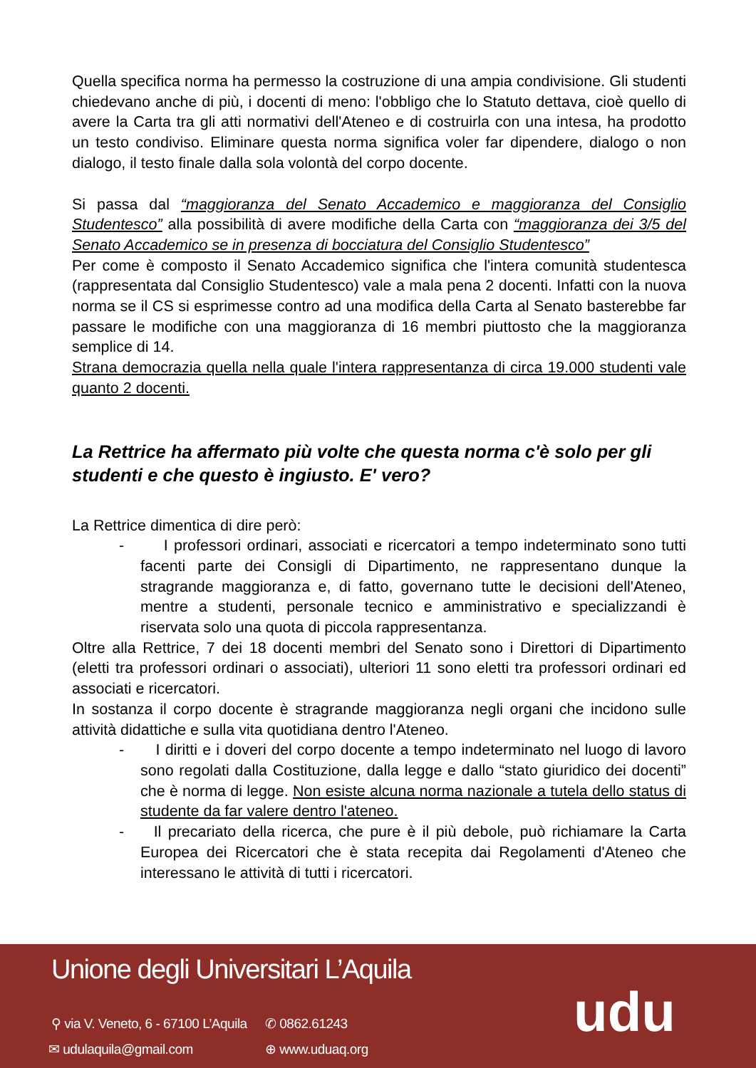Quella specifica norma ha permesso la costruzione di una ampia condivisione. Gli studenti chiedevano anche di più, i docenti di meno: l'obbligo che lo Statuto dettava, cioè quello di avere la Carta tra gli atti normativi dell'Ateneo e di costruirla con una intesa, ha prodotto un testo condiviso. Eliminare questa norma significa voler far dipendere, dialogo o non dialogo, il testo finale dalla sola volontà del corpo docente.
Si passa dal “maggioranza del Senato Accademico e maggioranza del Consiglio Studentesco” alla possibilità di avere modifiche della Carta con “maggioranza dei 3/5 del Senato Accademico se in presenza di bocciatura del Consiglio Studentesco”
Per come è composto il Senato Accademico significa che l'intera comunità studentesca (rappresentata dal Consiglio Studentesco) vale a mala pena 2 docenti. Infatti con la nuova norma se il CS si esprimesse contro ad una modifica della Carta al Senato basterebbe far passare le modifiche con una maggioranza di 16 membri piuttosto che la maggioranza semplice di 14.
Strana democrazia quella nella quale l'intera rappresentanza di circa 19.000 studenti vale quanto 2 docenti.
La Rettrice ha affermato più volte che questa norma c'è solo per gli studenti e che questo è ingiusto. E' vero?
La Rettrice dimentica di dire però:
- I professori ordinari, associati e ricercatori a tempo indeterminato sono tutti facenti parte dei Consigli di Dipartimento, ne rappresentano dunque la stragrande maggioranza e, di fatto, governano tutte le decisioni dell'Ateneo, mentre a studenti, personale tecnico e amministrativo e specializzandi è riservata solo una quota di piccola rappresentanza.
Oltre alla Rettrice, 7 dei 18 docenti membri del Senato sono i Direttori di Dipartimento (eletti tra professori ordinari o associati), ulteriori 11 sono eletti tra professori ordinari ed associati e ricercatori.
In sostanza il corpo docente è stragrande maggioranza negli organi che incidono sulle attività didattiche e sulla vita quotidiana dentro l'Ateneo.
- I diritti e i doveri del corpo docente a tempo indeterminato nel luogo di lavoro sono regolati dalla Costituzione, dalla legge e dallo “stato giuridico dei docenti” che è norma di legge. Non esiste alcuna norma nazionale a tutela dello status di studente da far valere dentro l'ateneo.
- Il precariato della ricerca, che pure è il più debole, può richiamare la Carta Europea dei Ricercatori che è stata recepita dai Regolamenti d'Ateneo che interessano le attività di tutti i ricercatori.
Unione degli Universitari L’Aquila
⚲ via V. Veneto, 6 - 67100 L’Aquila
✆ 0862.61243
✉ udulaquila@gmail.com ⊕ www.uduaq.org
udu